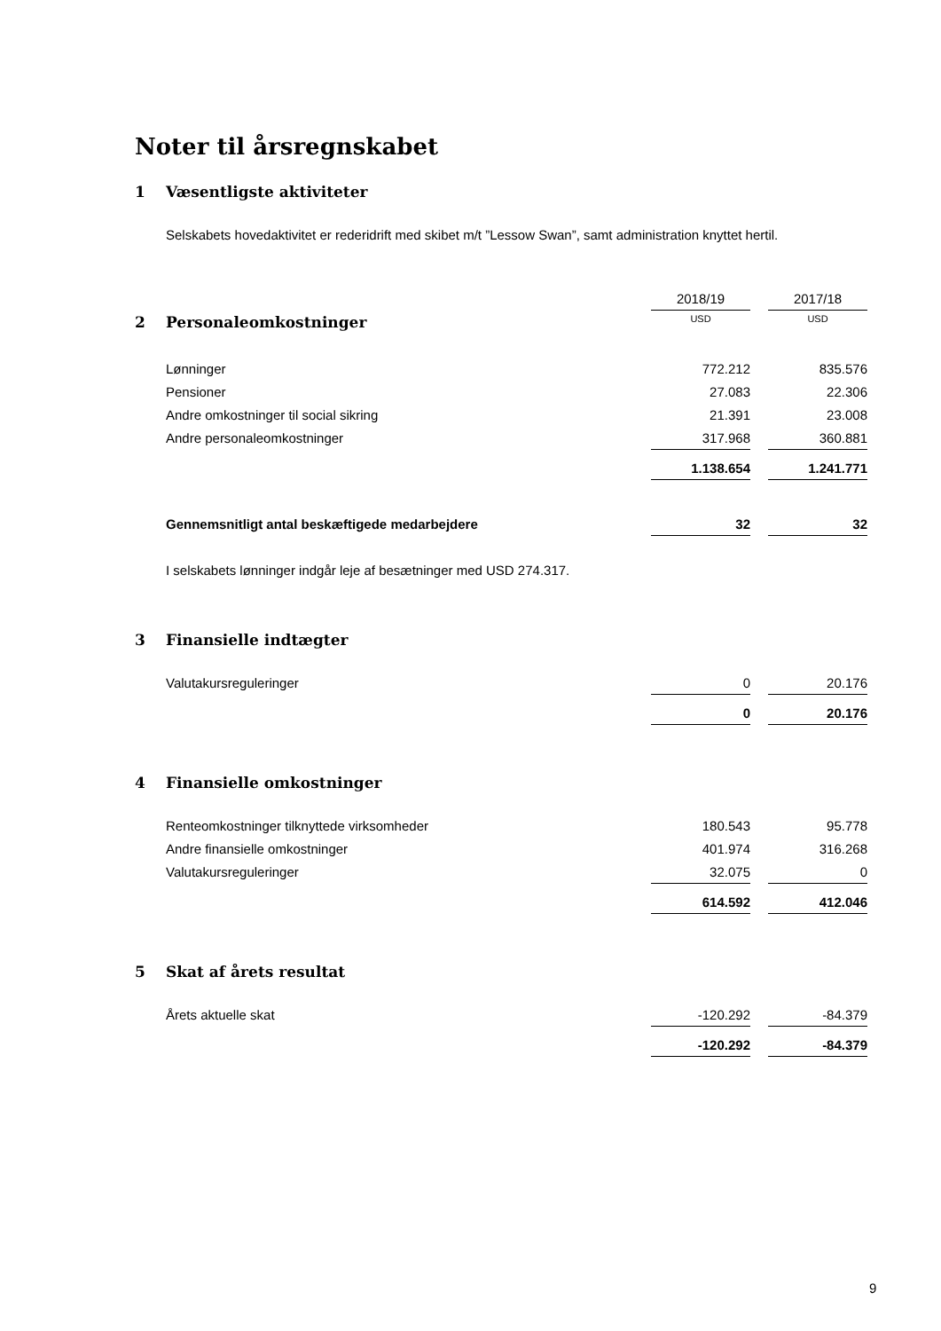Noter til årsregnskabet
1 Væsentligste aktiviteter
Selskabets hovedaktivitet er rederidrift med skibet m/t ”Lessow Swan”, samt administration knyttet hertil.
| | 2018/19 | 2017/18 |
| 2 Personaleomkostninger | USD | USD |
| Lønninger | 772.212 | 835.576 |
| Pensioner | 27.083 | 22.306 |
| Andre omkostninger til social sikring | 21.391 | 23.008 |
| Andre personaleomkostninger | 317.968 | 360.881 |
| | 1.138.654 | 1.241.771 |
| Gennemsnitligt antal beskæftigede medarbejdere | 32 | 32 |
I selskabets lønninger indgår leje af besætninger med USD 274.317.
3 Finansielle indtægter
| Valutakursreguleringer | 0 | 20.176 |
| | 0 | 20.176 |
4 Finansielle omkostninger
| Renteomkostninger tilknyttede virksomheder | 180.543 | 95.778 |
| Andre finansielle omkostninger | 401.974 | 316.268 |
| Valutakursreguleringer | 32.075 | 0 |
| | 614.592 | 412.046 |
5 Skat af årets resultat
| Årets aktuelle skat | -120.292 | -84.379 |
| | -120.292 | -84.379 |
9